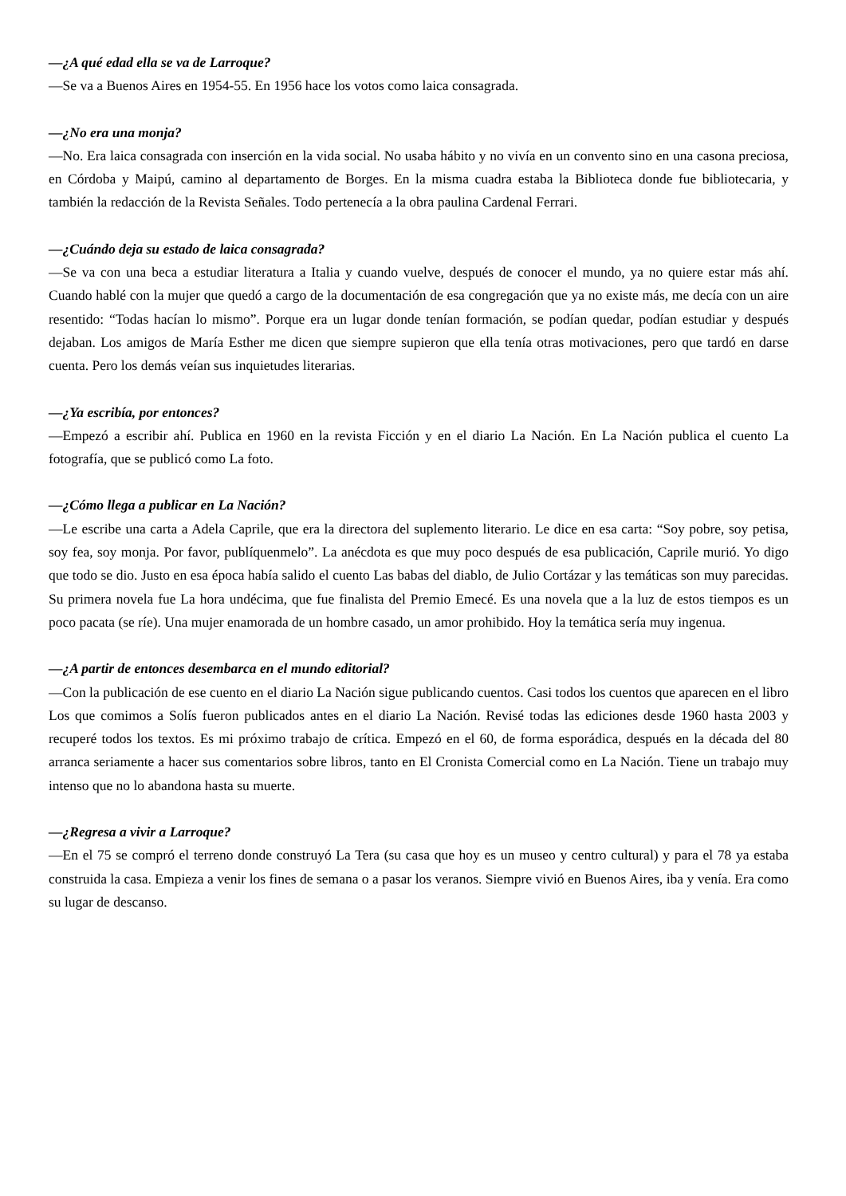—¿A qué edad ella se va de Larroque?
—Se va a Buenos Aires en 1954-55. En 1956 hace los votos como laica consagrada.
—¿No era una monja?
—No. Era laica consagrada con inserción en la vida social. No usaba hábito y no vivía en un convento sino en una casona preciosa, en Córdoba y Maipú, camino al departamento de Borges. En la misma cuadra estaba la Biblioteca donde fue bibliotecaria, y también la redacción de la Revista Señales. Todo pertenecía a la obra paulina Cardenal Ferrari.
—¿Cuándo deja su estado de laica consagrada?
—Se va con una beca a estudiar literatura a Italia y cuando vuelve, después de conocer el mundo, ya no quiere estar más ahí. Cuando hablé con la mujer que quedó a cargo de la documentación de esa congregación que ya no existe más, me decía con un aire resentido: “Todas hacían lo mismo”. Porque era un lugar donde tenían formación, se podían quedar, podían estudiar y después dejaban. Los amigos de María Esther me dicen que siempre supieron que ella tenía otras motivaciones, pero que tardó en darse cuenta. Pero los demás veían sus inquietudes literarias.
—¿Ya escribía, por entonces?
—Empezó a escribir ahí. Publica en 1960 en la revista Ficción y en el diario La Nación. En La Nación publica el cuento La fotografía, que se publicó como La foto.
—¿Cómo llega a publicar en La Nación?
—Le escribe una carta a Adela Caprile, que era la directora del suplemento literario. Le dice en esa carta: “Soy pobre, soy petisa, soy fea, soy monja. Por favor, publíquenmelo”. La anécdota es que muy poco después de esa publicación, Caprile murió. Yo digo que todo se dio. Justo en esa época había salido el cuento Las babas del diablo, de Julio Cortázar y las temáticas son muy parecidas. Su primera novela fue La hora undécima, que fue finalista del Premio Emecé. Es una novela que a la luz de estos tiempos es un poco pacata (se ríe). Una mujer enamorada de un hombre casado, un amor prohibido. Hoy la temática sería muy ingenua.
—¿A partir de entonces desembarca en el mundo editorial?
—Con la publicación de ese cuento en el diario La Nación sigue publicando cuentos. Casi todos los cuentos que aparecen en el libro Los que comimos a Solís fueron publicados antes en el diario La Nación. Revisé todas las ediciones desde 1960 hasta 2003 y recuperé todos los textos. Es mi próximo trabajo de crítica. Empezó en el 60, de forma esporádica, después en la década del 80 arranca seriamente a hacer sus comentarios sobre libros, tanto en El Cronista Comercial como en La Nación. Tiene un trabajo muy intenso que no lo abandona hasta su muerte.
—¿Regresa a vivir a Larroque?
—En el 75 se compró el terreno donde construyó La Tera (su casa que hoy es un museo y centro cultural) y para el 78 ya estaba construida la casa. Empieza a venir los fines de semana o a pasar los veranos. Siempre vivió en Buenos Aires, iba y venía. Era como su lugar de descanso.